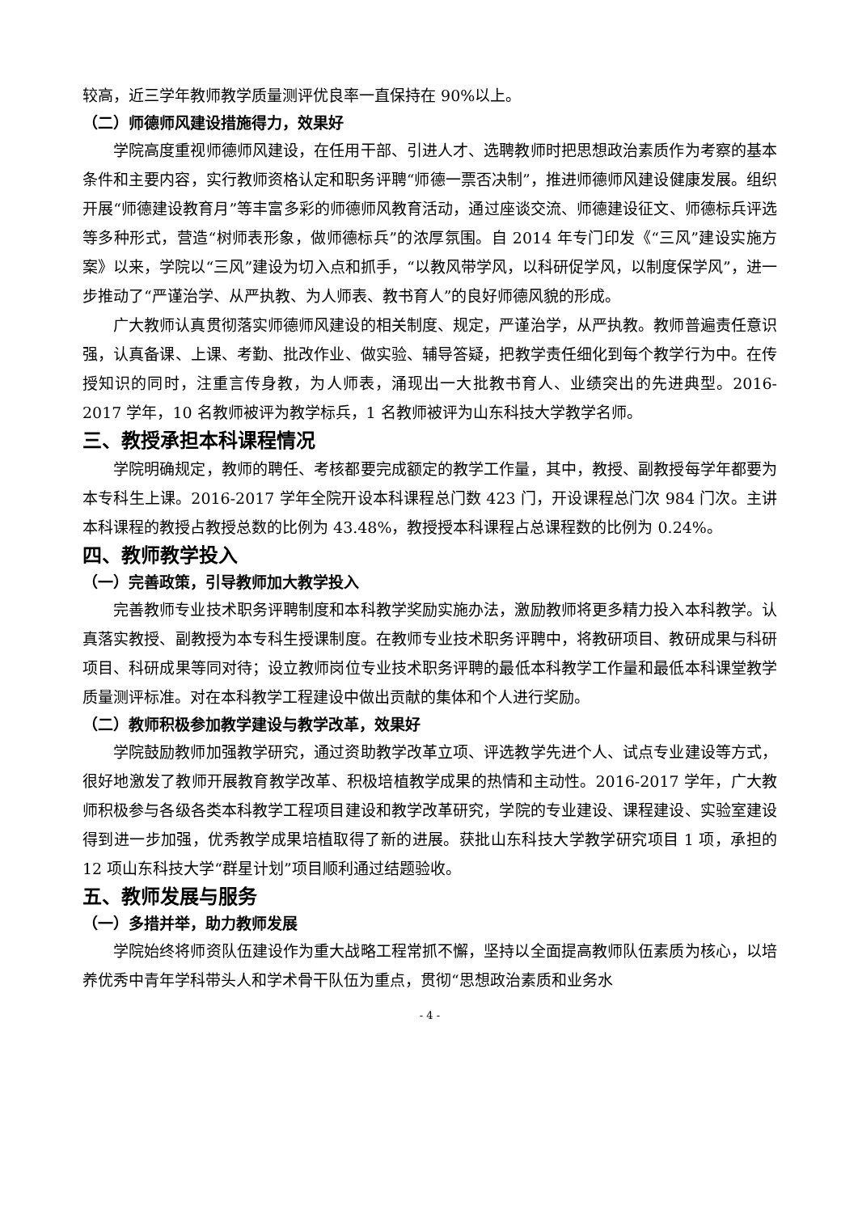较高，近三学年教师教学质量测评优良率一直保持在 90%以上。
（二）师德师风建设措施得力，效果好
学院高度重视师德师风建设，在任用干部、引进人才、选聘教师时把思想政治素质作为考察的基本条件和主要内容，实行教师资格认定和职务评聘“师德一票否决制”，推进师德师风建设健康发展。组织开展“师德建设教育月”等丰富多彩的师德师风教育活动，通过座谈交流、师德建设征文、师德标兵评选等多种形式，营造“树师表形象，做师德标兵”的浓厚氛围。自 2014 年专门印发《“三风”建设实施方案》以来，学院以“三风”建设为切入点和抓手，“以教风带学风，以科研促学风，以制度保学风”，进一步推动了“严谨治学、从严执教、为人师表、教书育人”的良好师德风貌的形成。
广大教师认真贯彻落实师德师风建设的相关制度、规定，严谨治学，从严执教。教师普遍责任意识强，认真备课、上课、考勤、批改作业、做实验、辅导答疑，把教学责任细化到每个教学行为中。在传授知识的同时，注重言传身教，为人师表，涌现出一大批教书育人、业绩突出的先进典型。2016-2017 学年，10 名教师被评为教学标兵，1 名教师被评为山东科技大学教学名师。
三、教授承担本科课程情况
学院明确规定，教师的聘任、考核都要完成额定的教学工作量，其中，教授、副教授每学年都要为本专科生上课。2016-2017 学年全院开设本科课程总门数 423 门，开设课程总门次 984 门次。主讲本科课程的教授占教授总数的比例为 43.48%，教授授本科课程占总课程数的比例为 0.24%。
四、教师教学投入
（一）完善政策，引导教师加大教学投入
完善教师专业技术职务评聘制度和本科教学奖励实施办法，激励教师将更多精力投入本科教学。认真落实教授、副教授为本专科生授课制度。在教师专业技术职务评聘中，将教研项目、教研成果与科研项目、科研成果等同对待；设立教师岗位专业技术职务评聘的最低本科教学工作量和最低本科课堂教学质量测评标准。对在本科教学工程建设中做出贡献的集体和个人进行奖励。
（二）教师积极参加教学建设与教学改革，效果好
学院鼓励教师加强教学研究，通过资助教学改革立项、评选教学先进个人、试点专业建设等方式，很好地激发了教师开展教育教学改革、积极培植教学成果的热情和主动性。2016-2017 学年，广大教师积极参与各级各类本科教学工程项目建设和教学改革研究，学院的专业建设、课程建设、实验室建设得到进一步加强，优秀教学成果培植取得了新的进展。获批山东科技大学教学研究项目 1 项，承担的 12 项山东科技大学“群星计划”项目顺利通过结题验收。
五、教师发展与服务
（一）多措并举，助力教师发展
学院始终将师资队伍建设作为重大战略工程常抓不懈，坚持以全面提高教师队伍素质为核心，以培养优秀中青年学科带头人和学术骨干队伍为重点，贯彻“思想政治素质和业务水
- 4 -